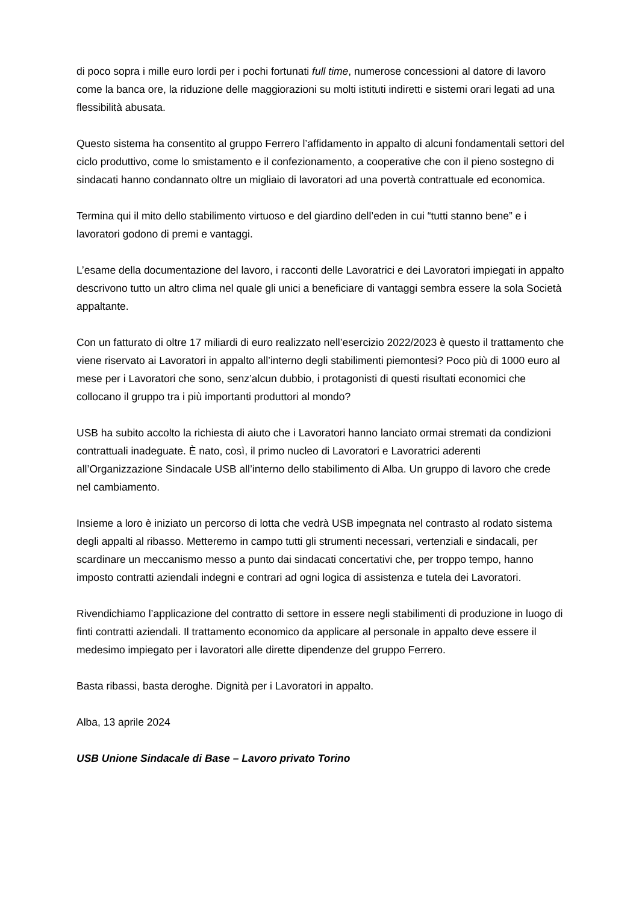di poco sopra i mille euro lordi per i pochi fortunati full time, numerose concessioni al datore di lavoro come la banca ore, la riduzione delle maggiorazioni su molti istituti indiretti e sistemi orari legati ad una flessibilità abusata.
Questo sistema ha consentito al gruppo Ferrero l’affidamento in appalto di alcuni fondamentali settori del ciclo produttivo, come lo smistamento e il confezionamento, a cooperative che con il pieno sostegno di sindacati hanno condannato oltre un migliaio di lavoratori ad una povertà contrattuale ed economica.
Termina qui il mito dello stabilimento virtuoso e del giardino dell’eden in cui “tutti stanno bene” e i lavoratori godono di premi e vantaggi.
L’esame della documentazione del lavoro, i racconti delle Lavoratrici e dei Lavoratori impiegati in appalto descrivono tutto un altro clima nel quale gli unici a beneficiare di vantaggi sembra essere la sola Società appaltante.
Con un fatturato di oltre 17 miliardi di euro realizzato nell’esercizio 2022/2023 è questo il trattamento che viene riservato ai Lavoratori in appalto all’interno degli stabilimenti piemontesi? Poco più di 1000 euro al mese per i Lavoratori che sono, senz’alcun dubbio, i protagonisti di questi risultati economici che collocano il gruppo tra i più importanti produttori al mondo?
USB ha subito accolto la richiesta di aiuto che i Lavoratori hanno lanciato ormai stremati da condizioni contrattuali inadeguate. È nato, così, il primo nucleo di Lavoratori e Lavoratrici aderenti all’Organizzazione Sindacale USB all’interno dello stabilimento di Alba. Un gruppo di lavoro che crede nel cambiamento.
Insieme a loro è iniziato un percorso di lotta che vedrà USB impegnata nel contrasto al rodato sistema degli appalti al ribasso. Metteremo in campo tutti gli strumenti necessari, vertenziali e sindacali, per scardinare un meccanismo messo a punto dai sindacati concertativi che, per troppo tempo, hanno imposto contratti aziendali indegni e contrari ad ogni logica di assistenza e tutela dei Lavoratori.
Rivendichiamo l’applicazione del contratto di settore in essere negli stabilimenti di produzione in luogo di finti contratti aziendali. Il trattamento economico da applicare al personale in appalto deve essere il medesimo impiegato per i lavoratori alle dirette dipendenze del gruppo Ferrero.
Basta ribassi, basta deroghe. Dignità per i Lavoratori in appalto.
Alba, 13 aprile 2024
USB Unione Sindacale di Base – Lavoro privato Torino